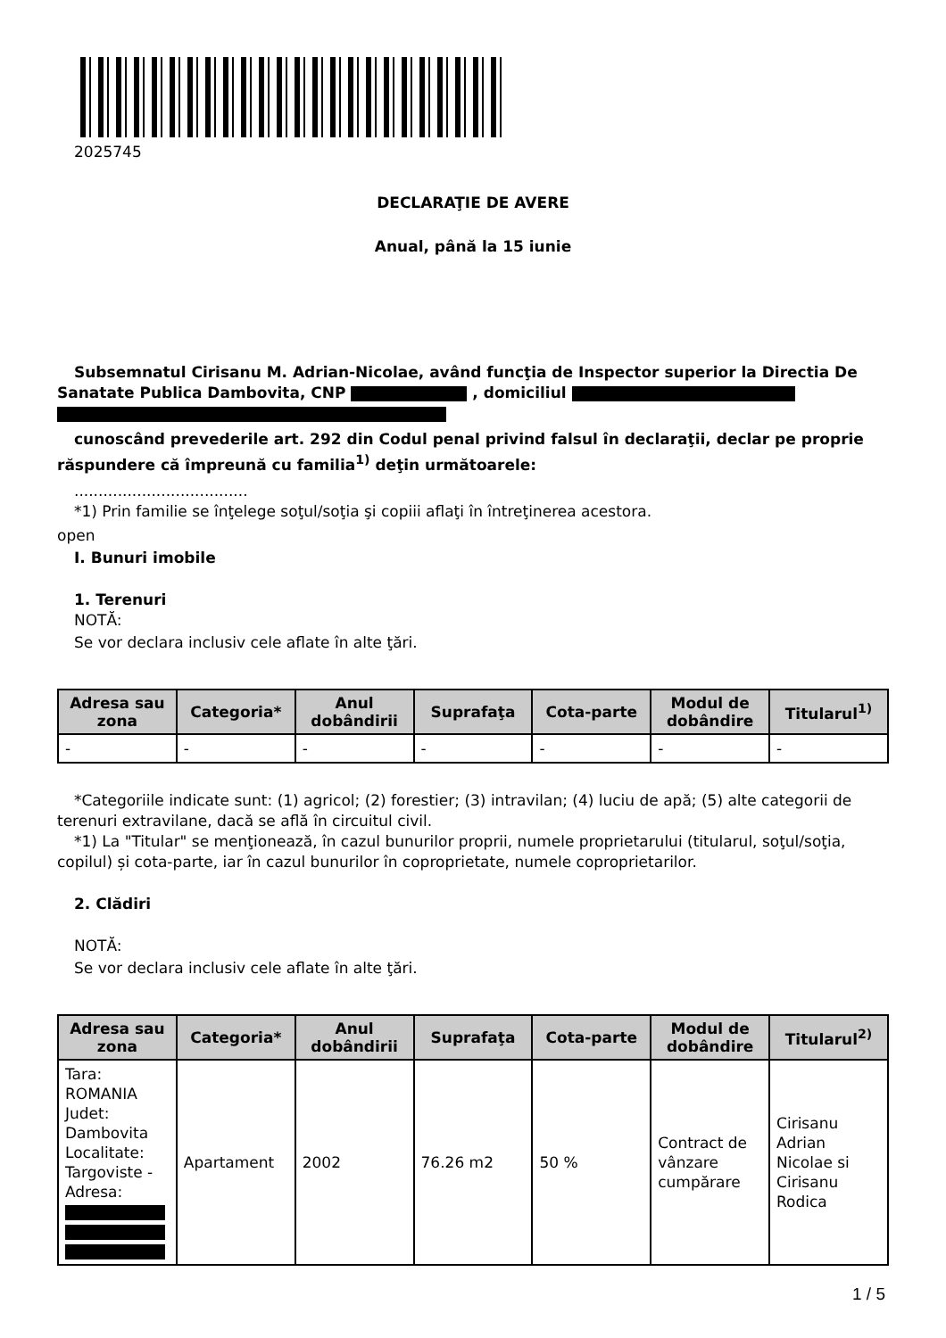2025745
DECLARAŢIE DE AVERE
Anual, până la 15 iunie
Subsemnatul Cirisanu M. Adrian-Nicolae, având funcţia de Inspector superior la Directia De Sanatate Publica Dambovita, CNP , domiciliul
cunoscând prevederile art. 292 din Codul penal privind falsul în declaraţii, declar pe proprie răspundere că împreună cu familia<sup>1)</sup> deţin următoarele:
....................................
*1) Prin familie se înţelege soţul/soţia şi copiii aflaţi în întreţinerea acestora.
open
I. Bunuri imobile
1. Terenuri
NOTĂ:
Se vor declara inclusiv cele aflate în alte ţări.
| Adresa sau zona | Categoria* | Anul dobândirii | Suprafaţa | Cota-parte | Modul de dobândire | Titularul<sup>1)</sup> |
| --- | --- | --- | --- | --- | --- | --- |
| - | - | - | - | - | - | - |
*Categoriile indicate sunt: (1) agricol; (2) forestier; (3) intravilan; (4) luciu de apă; (5) alte categorii de terenuri extravilane, dacă se află în circuitul civil.
*1) La "Titular" se menţionează, în cazul bunurilor proprii, numele proprietarului (titularul, soţul/soţia, copilul) și cota-parte, iar în cazul bunurilor în coproprietate, numele coproprietarilor.
2. Clădiri
NOTĂ:
Se vor declara inclusiv cele aflate în alte ţări.
| Adresa sau zona | Categoria* | Anul dobândirii | Suprafaţa | Cota-parte | Modul de dobândire | Titularul<sup>2)</sup> |
| --- | --- | --- | --- | --- | --- | --- |
| Tara: ROMANIA Judet: Dambovita Localitate: Targoviste - Adresa: | Apartament | 2002 | 76.26 m2 | 50 % | Contract de vânzare cumpărare | Cirisanu Adrian Nicolae si Cirisanu Rodica |
1 / 5